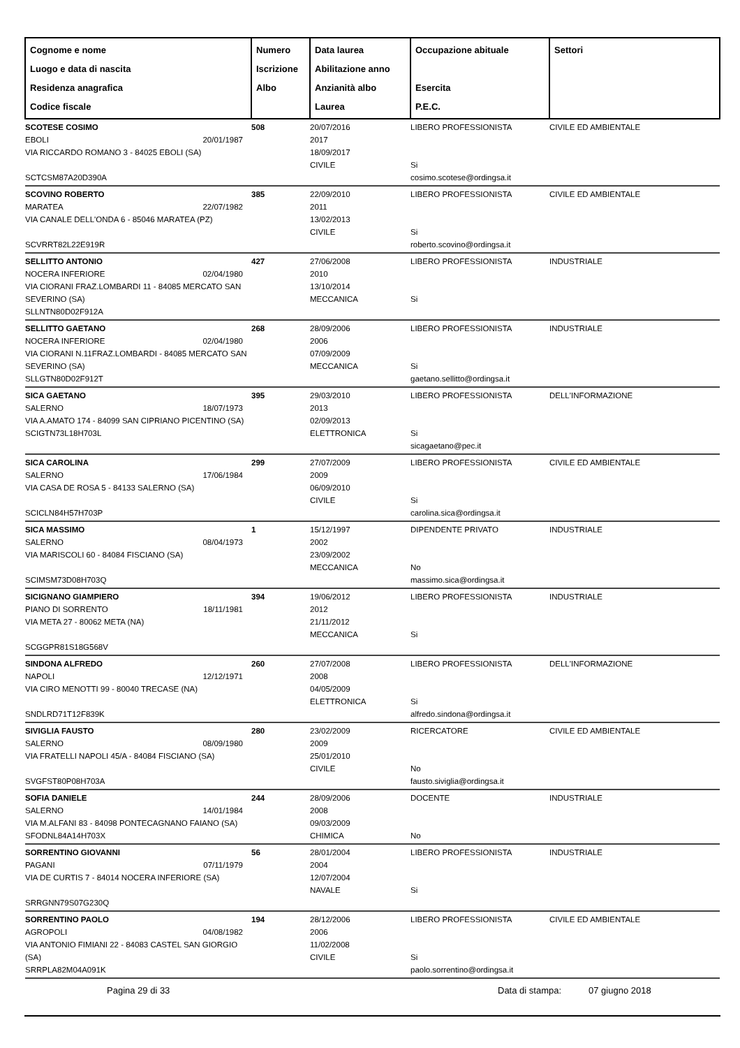| Cognome e nome Luogo e data di nascita Residenza anagrafica Codice fiscale | Numero Iscrizione Albo | Data laurea Abilitazione anno Anzianità albo Laurea | Occupazione abituale Esercita P.E.C. | Settori |
| --- | --- | --- | --- | --- |
| SCOTESE COSIMO EBOLI 20/01/1987 VIA RICCARDO ROMANO 3 - 84025 EBOLI (SA) SCTCSM87A20D390A | 508 | 20/07/2016 2017 18/09/2017 CIVILE | LIBERO PROFESSIONISTA Si cosimo.scotese@ordingsa.it | CIVILE ED AMBIENTALE |
| SCOVINO ROBERTO MARATEA 22/07/1982 VIA CANALE DELL'ONDA 6 - 85046 MARATEA (PZ) SCVRRT82L22E919R | 385 | 22/09/2010 2011 13/02/2013 CIVILE | LIBERO PROFESSIONISTA Si roberto.scovino@ordingsa.it | CIVILE ED AMBIENTALE |
| SELLITTO ANTONIO NOCERA INFERIORE 02/04/1980 VIA CIORANI FRAZ.LOMBARDI 11 - 84085 MERCATO SAN SEVERINO (SA) SLLNTN80D02F912A | 427 | 27/06/2008 2010 13/10/2014 MECCANICA | LIBERO PROFESSIONISTA Si | INDUSTRIALE |
| SELLITTO GAETANO NOCERA INFERIORE 02/04/1980 VIA CIORANI N.11FRAZ.LOMBARDI - 84085 MERCATO SAN SEVERINO (SA) SLLGTN80D02F912T | 268 | 28/09/2006 2006 07/09/2009 MECCANICA | LIBERO PROFESSIONISTA Si gaetano.sellitto@ordingsa.it | INDUSTRIALE |
| SICA GAETANO SALERNO 18/07/1973 VIA A.AMATO 174 - 84099 SAN CIPRIANO PICENTINO (SA) SCIGTN73L18H703L | 395 | 29/03/2010 2013 02/09/2013 ELETTRONICA | LIBERO PROFESSIONISTA Si sicagaetano@pec.it | DELL'INFORMAZIONE |
| SICA CAROLINA SALERNO 17/06/1984 VIA CASA DE ROSA 5 - 84133 SALERNO (SA) SCICLN84H57H703P | 299 | 27/07/2009 2009 06/09/2010 CIVILE | LIBERO PROFESSIONISTA Si carolina.sica@ordingsa.it | CIVILE ED AMBIENTALE |
| SICA MASSIMO SALERNO 08/04/1973 VIA MARISCOLI 60 - 84084 FISCIANO (SA) SCIMSM73D08H703Q | 1 | 15/12/1997 2002 23/09/2002 MECCANICA | DIPENDENTE PRIVATO No massimo.sica@ordingsa.it | INDUSTRIALE |
| SICIGNANO GIAMPIERO PIANO DI SORRENTO 18/11/1981 VIA META 27 - 80062 META (NA) SCGGPR81S18G568V | 394 | 19/06/2012 2012 21/11/2012 MECCANICA | LIBERO PROFESSIONISTA Si | INDUSTRIALE |
| SINDONA ALFREDO NAPOLI 12/12/1971 VIA CIRO MENOTTI 99 - 80040 TRECASE (NA) SNDLRD71T12F839K | 260 | 27/07/2008 2008 04/05/2009 ELETTRONICA | LIBERO PROFESSIONISTA Si alfredo.sindona@ordingsa.it | DELL'INFORMAZIONE |
| SIVIGLIA FAUSTO SALERNO 08/09/1980 VIA FRATELLI NAPOLI 45/A - 84084 FISCIANO (SA) SVGFST80P08H703A | 280 | 23/02/2009 2009 25/01/2010 CIVILE | RICERCATORE No fausto.siviglia@ordingsa.it | CIVILE ED AMBIENTALE |
| SOFIA DANIELE SALERNO 14/01/1984 VIA M.ALFANI 83 - 84098 PONTECAGNANO FAIANO (SA) SFODNL84A14H703X | 244 | 28/09/2006 2008 09/03/2009 CHIMICA | DOCENTE No | INDUSTRIALE |
| SORRENTINO GIOVANNI PAGANI 07/11/1979 VIA DE CURTIS 7 - 84014 NOCERA INFERIORE (SA) SRRGNN79S07G230Q | 56 | 28/01/2004 2004 12/07/2004 NAVALE | LIBERO PROFESSIONISTA Si | INDUSTRIALE |
| SORRENTINO PAOLO AGROPOLI 04/08/1982 VIA ANTONIO FIMIANI 22 - 84083 CASTEL SAN GIORGIO (SA) SRRPLA82M04A091K | 194 | 28/12/2006 2006 11/02/2008 CIVILE | LIBERO PROFESSIONISTA Si paolo.sorrentino@ordingsa.it | CIVILE ED AMBIENTALE |
Pagina 29 di 33 Data di stampa: 07 giugno 2018